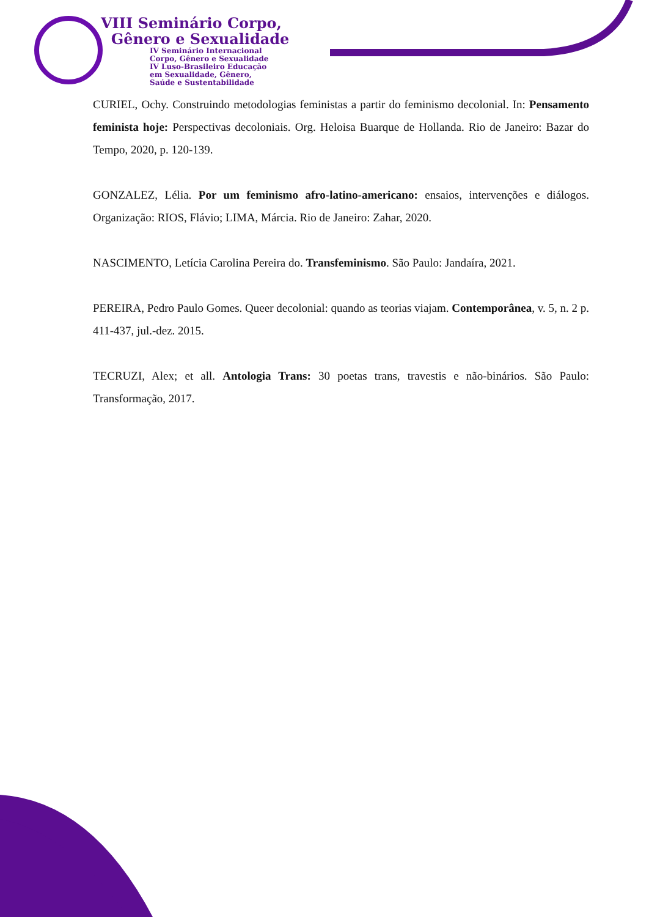VIII Seminário Corpo,
Gênero e Sexualidade
IV Seminário Internacional
Corpo, Gênero e Sexualidade
IV Luso-Brasileiro Educação
em Sexualidade, Gênero,
Saúde e Sustentabilidade
CURIEL, Ochy. Construindo metodologias feministas a partir do feminismo decolonial. In: Pensamento feminista hoje: Perspectivas decoloniais. Org. Heloisa Buarque de Hollanda. Rio de Janeiro: Bazar do Tempo, 2020, p. 120-139.
GONZALEZ, Lélia. Por um feminismo afro-latino-americano: ensaios, intervenções e diálogos. Organização: RIOS, Flávio; LIMA, Márcia. Rio de Janeiro: Zahar, 2020.
NASCIMENTO, Letícia Carolina Pereira do. Transfeminismo. São Paulo: Jandaíra, 2021.
PEREIRA, Pedro Paulo Gomes. Queer decolonial: quando as teorias viajam. Contemporânea, v. 5, n. 2 p. 411-437, jul.-dez. 2015.
TECRUZI, Alex; et all. Antologia Trans: 30 poetas trans, travestis e não-binários. São Paulo: Transformação, 2017.